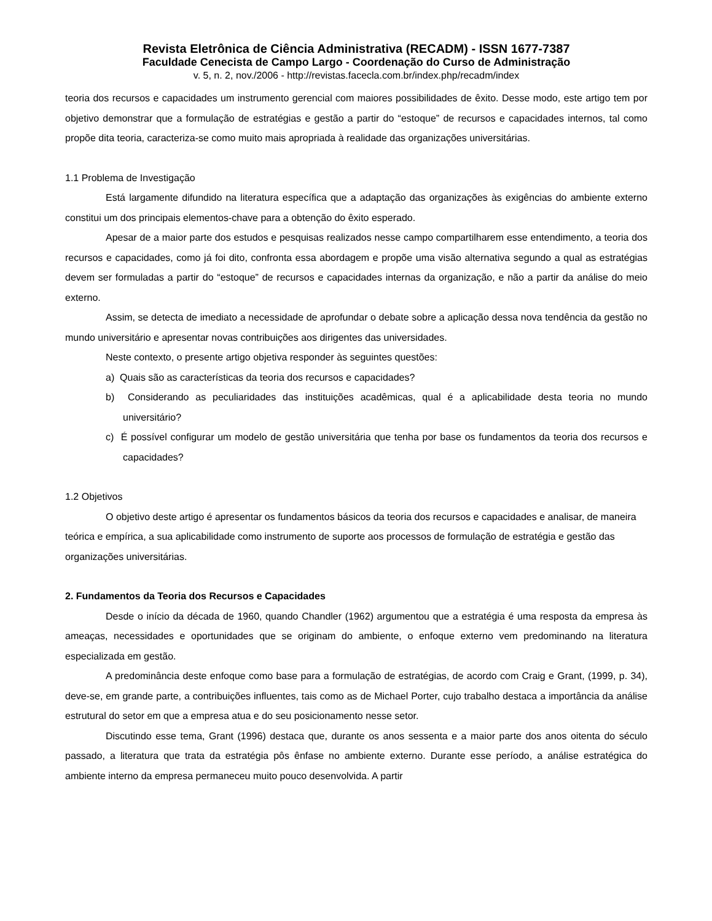Revista Eletrônica de Ciência Administrativa (RECADM) - ISSN 1677-7387
Faculdade Cenecista de Campo Largo - Coordenação do Curso de Administração
v. 5, n. 2, nov./2006 - http://revistas.facecla.com.br/index.php/recadm/index
teoria dos recursos e capacidades um instrumento gerencial com maiores possibilidades de êxito. Desse modo, este artigo tem por objetivo demonstrar que a formulação de estratégias e gestão a partir do “estoque” de recursos e capacidades internos, tal como propõe dita teoria, caracteriza-se como muito mais apropriada à realidade das organizações universitárias.
1.1 Problema de Investigação
Está largamente difundido na literatura específica que a adaptação das organizações às exigências do ambiente externo constitui um dos principais elementos-chave para a obtenção do êxito esperado.
Apesar de a maior parte dos estudos e pesquisas realizados nesse campo compartilharem esse entendimento, a teoria dos recursos e capacidades, como já foi dito, confronta essa abordagem e propõe uma visão alternativa segundo a qual as estratégias devem ser formuladas a partir do “estoque” de recursos e capacidades internas da organização, e não a partir da análise do meio externo.
Assim, se detecta de imediato a necessidade de aprofundar o debate sobre a aplicação dessa nova tendência da gestão no mundo universitário e apresentar novas contribuições aos dirigentes das universidades.
Neste contexto, o presente artigo objetiva responder às seguintes questões:
a) Quais são as características da teoria dos recursos e capacidades?
b) Considerando as peculiaridades das instituições acadêmicas, qual é a aplicabilidade desta teoria no mundo universitário?
c) É possível configurar um modelo de gestão universitária que tenha por base os fundamentos da teoria dos recursos e capacidades?
1.2 Objetivos
O objetivo deste artigo é apresentar os fundamentos básicos da teoria dos recursos e capacidades e analisar, de maneira teórica e empírica, a sua aplicabilidade como instrumento de suporte aos processos de formulação de estratégia e gestão das organizações universitárias.
2. Fundamentos da Teoria dos Recursos e Capacidades
Desde o início da década de 1960, quando Chandler (1962) argumentou que a estratégia é uma resposta da empresa às ameaças, necessidades e oportunidades que se originam do ambiente, o enfoque externo vem predominando na literatura especializada em gestão.
A predominância deste enfoque como base para a formulação de estratégias, de acordo com Craig e Grant, (1999, p. 34), deve-se, em grande parte, a contribuições influentes, tais como as de Michael Porter, cujo trabalho destaca a importância da análise estrutural do setor em que a empresa atua e do seu posicionamento nesse setor.
Discutindo esse tema, Grant (1996) destaca que, durante os anos sessenta e a maior parte dos anos oitenta do século passado, a literatura que trata da estratégia pôs ênfase no ambiente externo. Durante esse período, a análise estratégica do ambiente interno da empresa permaneceu muito pouco desenvolvida. A partir